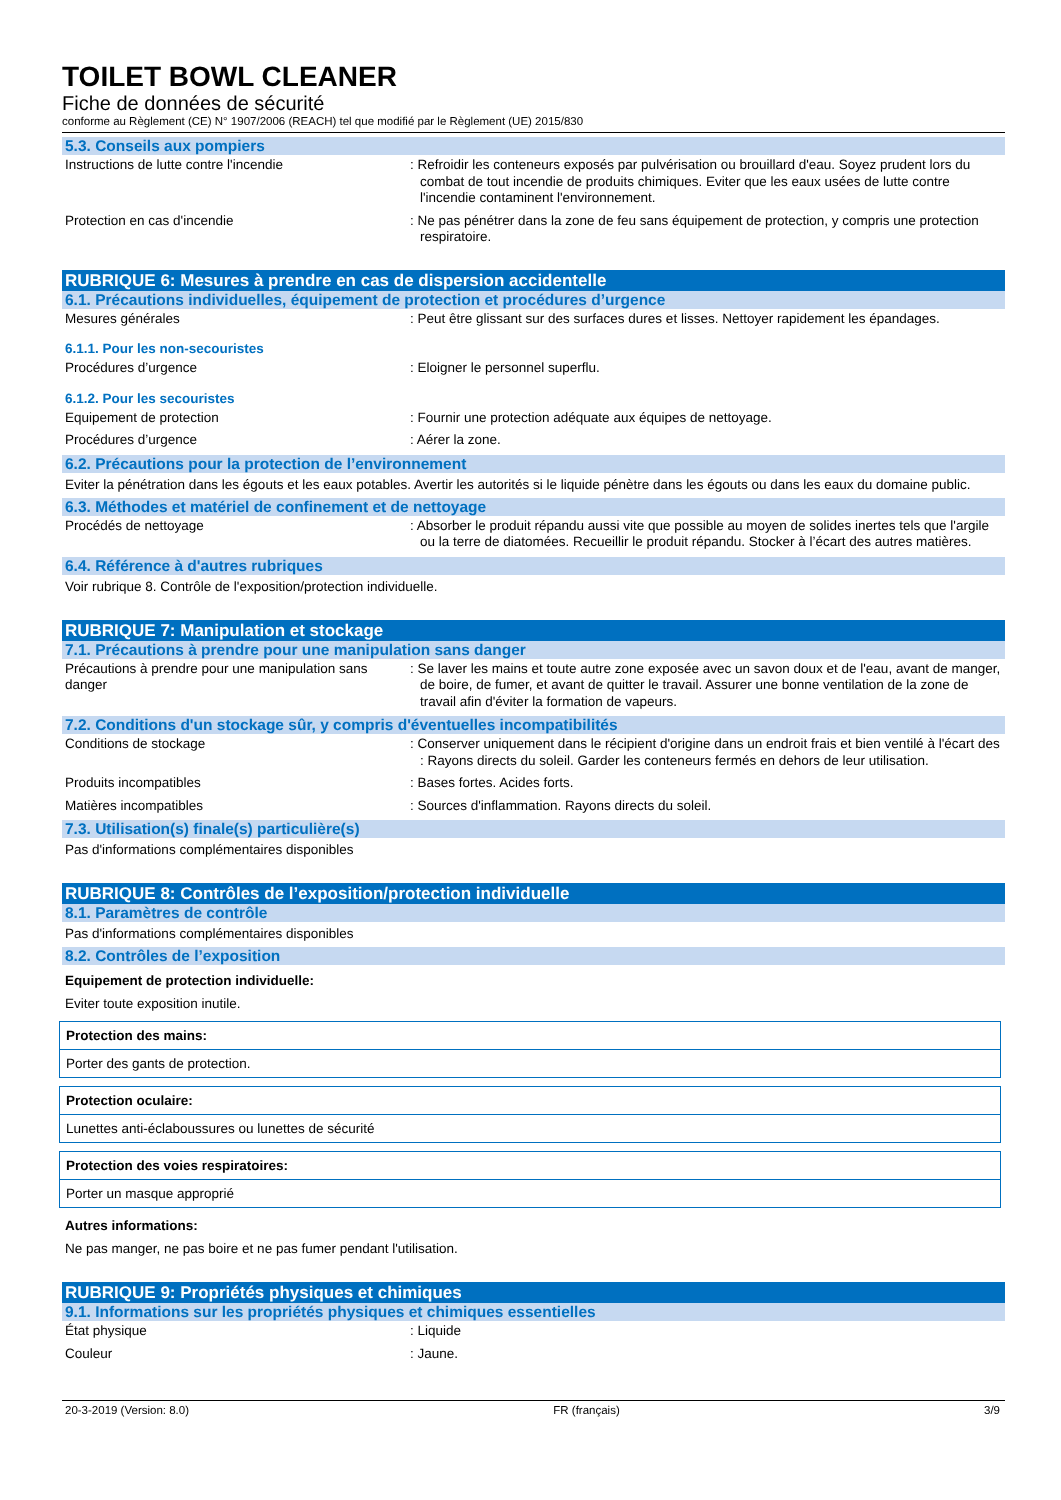TOILET BOWL CLEANER
Fiche de données de sécurité
conforme au Règlement (CE) N° 1907/2006 (REACH) tel que modifié par le Règlement (UE) 2015/830
5.3. Conseils aux pompiers
Instructions de lutte contre l'incendie : Refroidir les conteneurs exposés par pulvérisation ou brouillard d'eau. Soyez prudent lors du combat de tout incendie de produits chimiques. Eviter que les eaux usées de lutte contre l'incendie contaminent l'environnement.
Protection en cas d'incendie : Ne pas pénétrer dans la zone de feu sans équipement de protection, y compris une protection respiratoire.
RUBRIQUE 6: Mesures à prendre en cas de dispersion accidentelle
6.1. Précautions individuelles, équipement de protection et procédures d’urgence
Mesures générales : Peut être glissant sur des surfaces dures et lisses. Nettoyer rapidement les épandages.
6.1.1. Pour les non-secouristes
Procédures d’urgence : Eloigner le personnel superflu.
6.1.2. Pour les secouristes
Equipement de protection : Fournir une protection adéquate aux équipes de nettoyage.
Procédures d’urgence : Aérer la zone.
6.2. Précautions pour la protection de l’environnement
Eviter la pénétration dans les égouts et les eaux potables. Avertir les autorités si le liquide pénètre dans les égouts ou dans les eaux du domaine public.
6.3. Méthodes et matériel de confinement et de nettoyage
Procédés de nettoyage : Absorber le produit répandu aussi vite que possible au moyen de solides inertes tels que l'argile ou la terre de diatomées. Recueillir le produit répandu. Stocker à l’écart des autres matières.
6.4. Référence à d'autres rubriques
Voir rubrique 8. Contrôle de l'exposition/protection individuelle.
RUBRIQUE 7: Manipulation et stockage
7.1. Précautions à prendre pour une manipulation sans danger
Précautions à prendre pour une manipulation sans danger
: Se laver les mains et toute autre zone exposée avec un savon doux et de l'eau, avant de manger, de boire, de fumer, et avant de quitter le travail. Assurer une bonne ventilation de la zone de travail afin d'éviter la formation de vapeurs.
7.2. Conditions d'un stockage sûr, y compris d'éventuelles incompatibilités
Conditions de stockage : Conserver uniquement dans le récipient d'origine dans un endroit frais et bien ventilé à l'écart des : Rayons directs du soleil. Garder les conteneurs fermés en dehors de leur utilisation.
Produits incompatibles : Bases fortes. Acides forts.
Matières incompatibles : Sources d'inflammation. Rayons directs du soleil.
7.3. Utilisation(s) finale(s) particulière(s)
Pas d'informations complémentaires disponibles
RUBRIQUE 8: Contrôles de l’exposition/protection individuelle
8.1. Paramètres de contrôle
Pas d'informations complémentaires disponibles
8.2. Contrôles de l’exposition
Equipement de protection individuelle:
Eviter toute exposition inutile.
Protection des mains:
Porter des gants de protection.
Protection oculaire:
Lunettes anti-éclaboussures ou lunettes de sécurité
Protection des voies respiratoires:
Porter un masque approprié
Autres informations:
Ne pas manger, ne pas boire et ne pas fumer pendant l'utilisation.
RUBRIQUE 9: Propriétés physiques et chimiques
9.1. Informations sur les propriétés physiques et chimiques essentielles
État physique : Liquide
Couleur : Jaune.
20-3-2019 (Version: 8.0) FR (français) 3/9